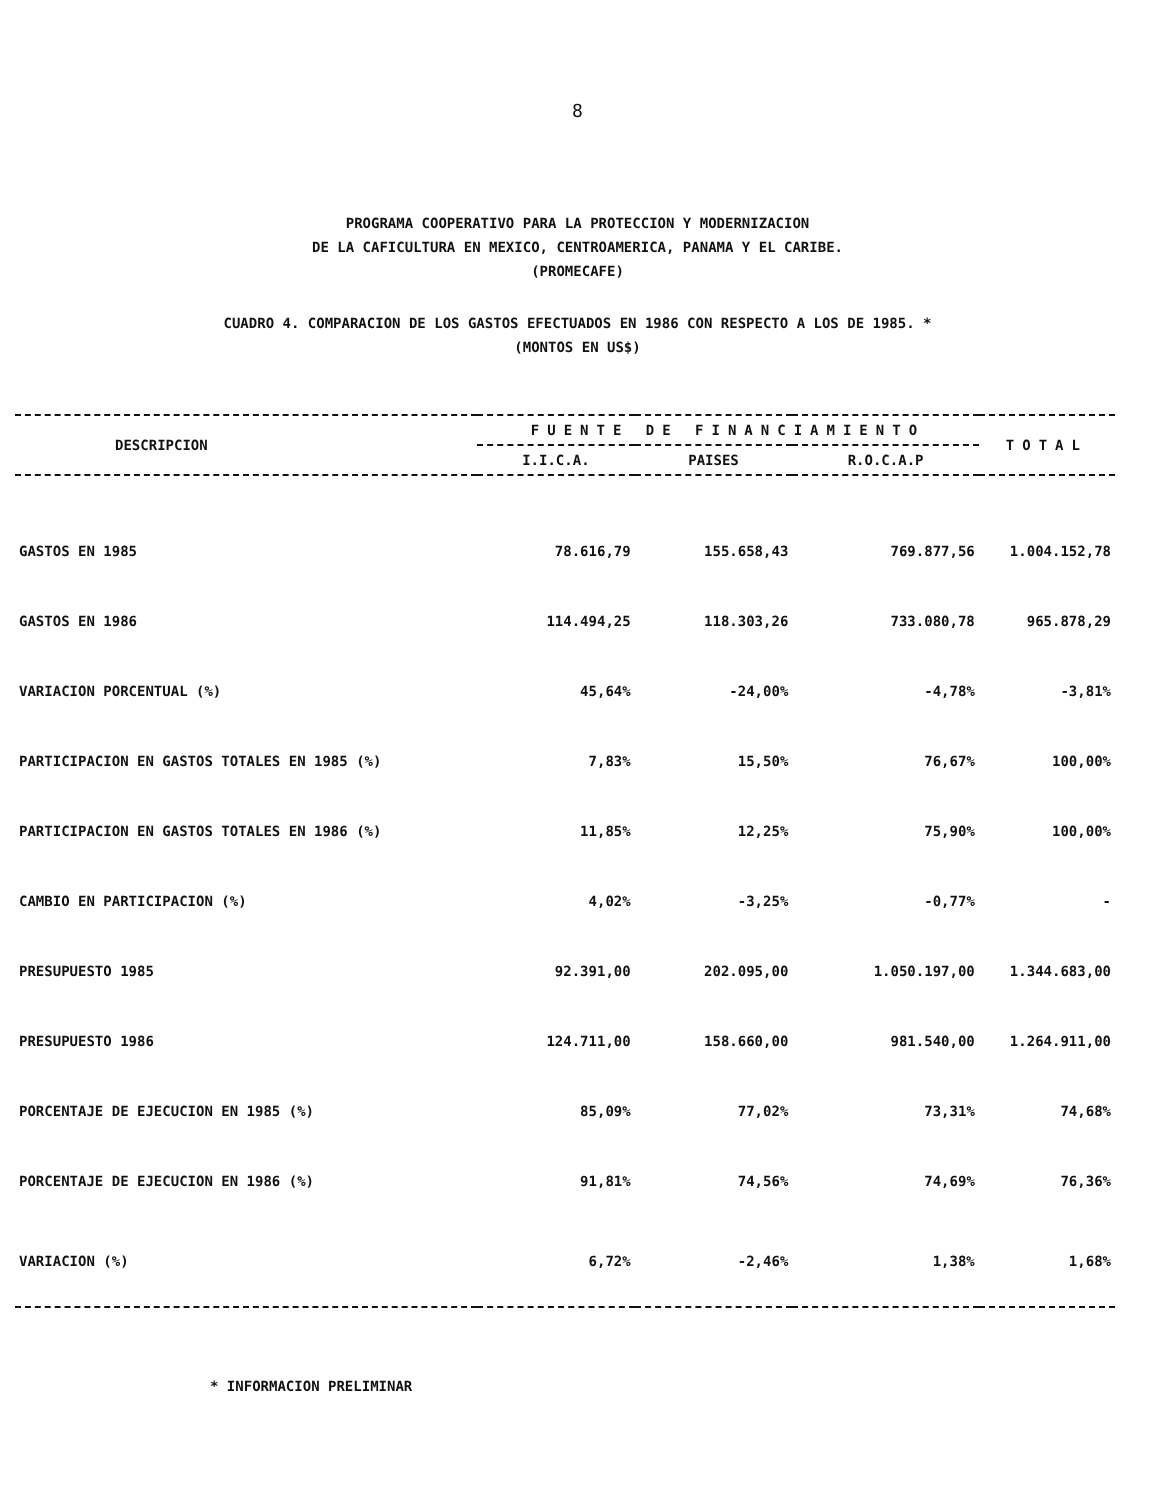8
PROGRAMA COOPERATIVO PARA LA PROTECCION Y MODERNIZACION
DE LA CAFICULTURA EN MEXICO, CENTROAMERICA, PANAMA Y EL CARIBE.
(PROMECAFE)
CUADRO 4. COMPARACION DE LOS GASTOS EFECTUADOS EN 1986 CON RESPECTO A LOS DE 1985. *
(MONTOS EN US$)
| DESCRIPCION | FUENTE DE FINANCIAMIENTO | | | TOTAL |
| --- | --- | --- | --- | --- |
| | I.I.C.A. | PAISES | R.O.C.A.P | |
| GASTOS EN 1985 | 78.616,79 | 155.658,43 | 769.877,56 | 1.004.152,78 |
| GASTOS EN 1986 | 114.494,25 | 118.303,26 | 733.080,78 | 965.878,29 |
| VARIACION PORCENTUAL (%) | 45,64% | -24,00% | -4,78% | -3,81% |
| PARTICIPACION EN GASTOS TOTALES EN 1985 (%) | 7,83% | 15,50% | 76,67% | 100,00% |
| PARTICIPACION EN GASTOS TOTALES EN 1986 (%) | 11,85% | 12,25% | 75,90% | 100,00% |
| CAMBIO EN PARTICIPACION (%) | 4,02% | -3,25% | -0,77% | - |
| PRESUPUESTO 1985 | 92.391,00 | 202.095,00 | 1.050.197,00 | 1.344.683,00 |
| PRESUPUESTO 1986 | 124.711,00 | 158.660,00 | 981.540,00 | 1.264.911,00 |
| PORCENTAJE DE EJECUCION EN 1985 (%) | 85,09% | 77,02% | 73,31% | 74,68% |
| PORCENTAJE DE EJECUCION EN 1986 (%) | 91,81% | 74,56% | 74,69% | 76,36% |
| VARIACION (%) | 6,72% | -2,46% | 1,38% | 1,68% |
* INFORMACION PRELIMINAR